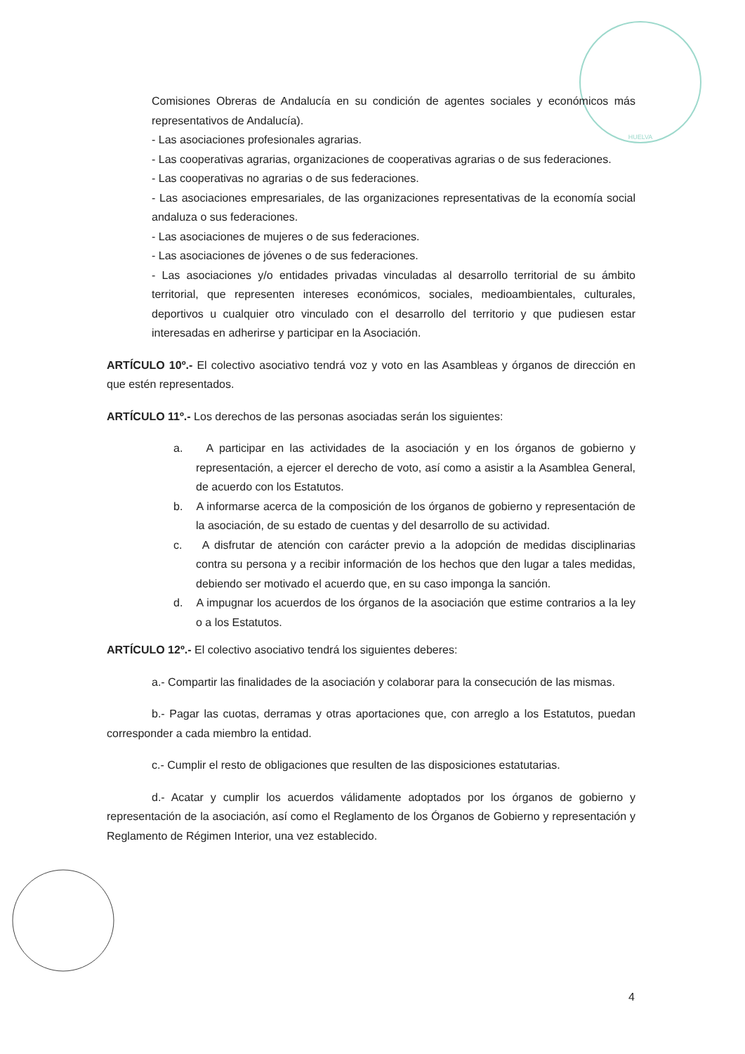HUELVA
Comisiones Obreras de Andalucía en su condición de agentes sociales y económicos más representativos de Andalucía).
- Las asociaciones profesionales agrarias.
- Las cooperativas agrarias, organizaciones de cooperativas agrarias o de sus federaciones.
- Las cooperativas no agrarias o de sus federaciones.
- Las asociaciones empresariales, de las organizaciones representativas de la economía social andaluza o sus federaciones.
- Las asociaciones de mujeres o de sus federaciones.
- Las asociaciones de jóvenes o de sus federaciones.
- Las asociaciones y/o entidades privadas vinculadas al desarrollo territorial de su ámbito territorial, que representen intereses económicos, sociales, medioambientales, culturales, deportivos u cualquier otro vinculado con el desarrollo del territorio y que pudiesen estar interesadas en adherirse y participar en la Asociación.
ARTÍCULO 10º.- El colectivo asociativo tendrá voz y voto en las Asambleas y órganos de dirección en que estén representados.
ARTÍCULO 11º.- Los derechos de las personas asociadas serán los siguientes:
a. A participar en las actividades de la asociación y en los órganos de gobierno y representación, a ejercer el derecho de voto, así como a asistir a la Asamblea General, de acuerdo con los Estatutos.
b. A informarse acerca de la composición de los órganos de gobierno y representación de la asociación, de su estado de cuentas y del desarrollo de su actividad.
c. A disfrutar de atención con carácter previo a la adopción de medidas disciplinarias contra su persona y a recibir información de los hechos que den lugar a tales medidas, debiendo ser motivado el acuerdo que, en su caso imponga la sanción.
d. A impugnar los acuerdos de los órganos de la asociación que estime contrarios a la ley o a los Estatutos.
ARTÍCULO 12º.- El colectivo asociativo tendrá los siguientes deberes:
a.- Compartir las finalidades de la asociación y colaborar para la consecución de las mismas.
b.- Pagar las cuotas, derramas y otras aportaciones que, con arreglo a los Estatutos, puedan corresponder a cada miembro la entidad.
c.- Cumplir el resto de obligaciones que resulten de las disposiciones estatutarias.
d.- Acatar y cumplir los acuerdos válidamente adoptados por los órganos de gobierno y representación de la asociación, así como el Reglamento de los Órganos de Gobierno y representación y Reglamento de Régimen Interior, una vez establecido.
4